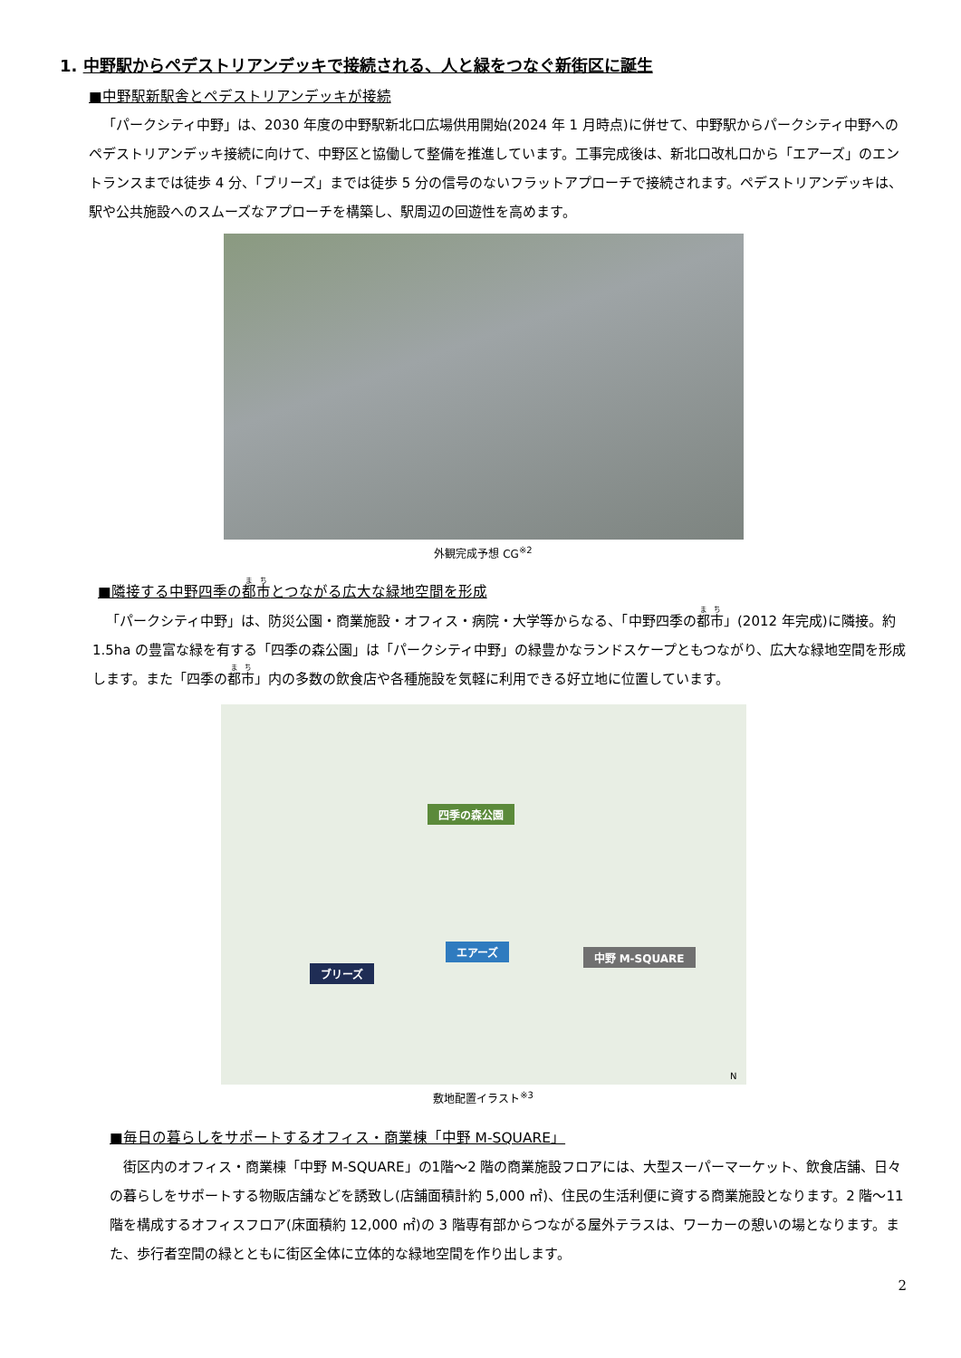1. 中野駅からペデストリアンデッキで接続される、人と緑をつなぐ新街区に誕生
■中野駅新駅舎とペデストリアンデッキが接続
「パークシティ中野」は、2030 年度の中野駅新北口広場供用開始(2024 年 1 月時点)に併せて、中野駅からパークシティ中野へのペデストリアンデッキ接続に向けて、中野区と協働して整備を推進しています。工事完成後は、新北口改札口から「エアーズ」のエントランスまでは徒歩 4 分、「ブリーズ」までは徒歩 5 分の信号のないフラットアプローチで接続されます。ペデストリアンデッキは、駅や公共施設へのスムーズなアプローチを構築し、駅周辺の回遊性を高めます。
外観完成予想 CG<sup>※2</sup>
■隣接する中野四季の都市とつながる広大な緑地空間を形成
「パークシティ中野」は、防災公園・商業施設・オフィス・病院・大学等からなる、「中野四季の都市」(2012 年完成)に隣接。約 1.5ha の豊富な緑を有する「四季の森公園」は「パークシティ中野」の緑豊かなランドスケープともつながり、広大な緑地空間を形成します。また「四季の都市」内の多数の飲食店や各種施設を気軽に利用できる好立地に位置しています。
四季の森公園
エアーズ 中野 M-SQUARE
ブリーズ
N
敷地配置イラスト<sup>※3</sup>
■毎日の暮らしをサポートするオフィス・商業棟「中野 M-SQUARE」
街区内のオフィス・商業棟「中野 M-SQUARE」の1階～2 階の商業施設フロアには、大型スーパーマーケット、飲食店舗、日々の暮らしをサポートする物販店舗などを誘致し(店舗面積計約 5,000 ㎡)、住民の生活利便に資する商業施設となります。2 階～11 階を構成するオフィスフロア(床面積約 12,000 ㎡)の 3 階専有部からつながる屋外テラスは、ワーカーの憩いの場となります。また、歩行者空間の緑とともに街区全体に立体的な緑地空間を作り出します。
2